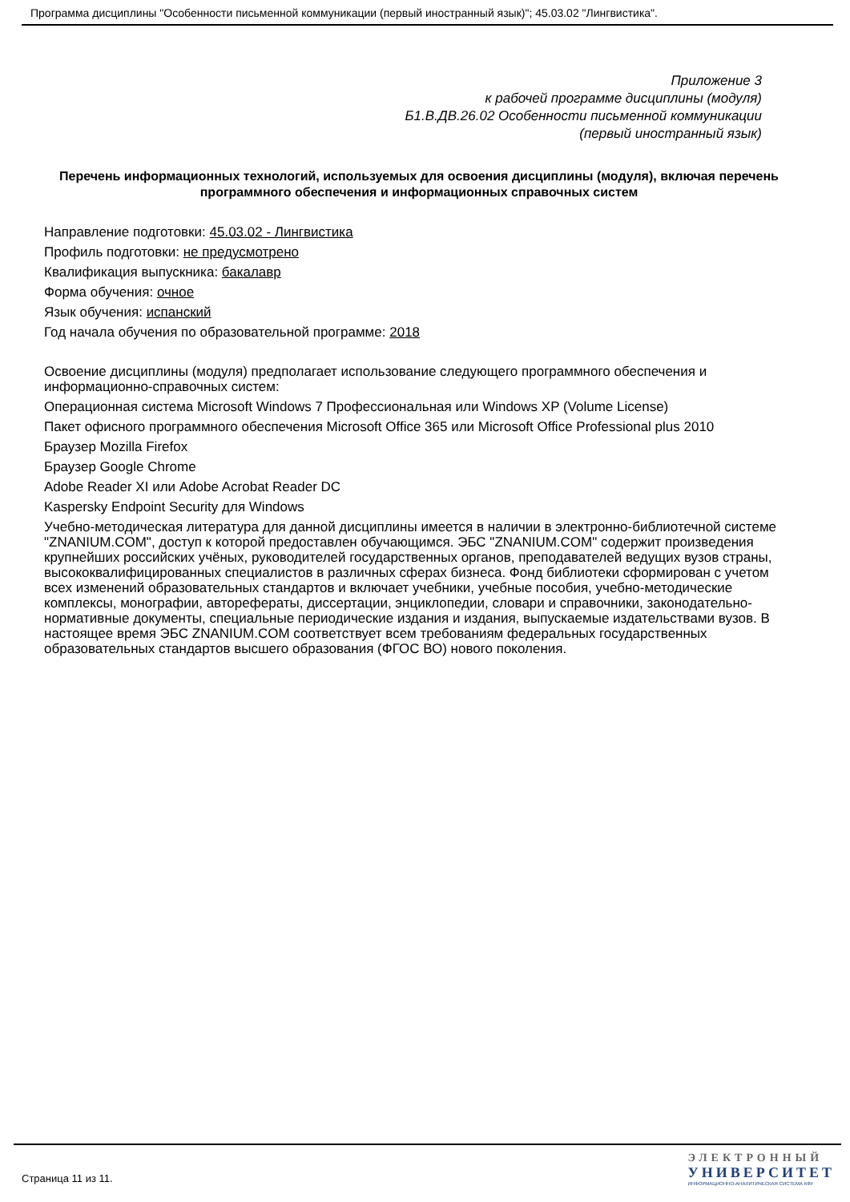Программа дисциплины "Особенности письменной коммуникации (первый иностранный язык)"; 45.03.02 "Лингвистика".
Приложение 3
к рабочей программе дисциплины (модуля)
Б1.В.ДВ.26.02 Особенности письменной коммуникации
(первый иностранный язык)
Перечень информационных технологий, используемых для освоения дисциплины (модуля), включая перечень программного обеспечения и информационных справочных систем
Направление подготовки: 45.03.02 - Лингвистика
Профиль подготовки: не предусмотрено
Квалификация выпускника: бакалавр
Форма обучения: очное
Язык обучения: испанский
Год начала обучения по образовательной программе: 2018
Освоение дисциплины (модуля) предполагает использование следующего программного обеспечения и информационно-справочных систем:
Операционная система Microsoft Windows 7 Профессиональная или Windows XP (Volume License)
Пакет офисного программного обеспечения Microsoft Office 365 или Microsoft Office Professional plus 2010
Браузер Mozilla Firefox
Браузер Google Chrome
Adobe Reader XI или Adobe Acrobat Reader DC
Kaspersky Endpoint Security для Windows
Учебно-методическая литература для данной дисциплины имеется в наличии в электронно-библиотечной системе "ZNANIUM.COM", доступ к которой предоставлен обучающимся. ЭБС "ZNANIUM.COM" содержит произведения крупнейших российских учёных, руководителей государственных органов, преподавателей ведущих вузов страны, высококвалифицированных специалистов в различных сферах бизнеса. Фонд библиотеки сформирован с учетом всех изменений образовательных стандартов и включает учебники, учебные пособия, учебно-методические комплексы, монографии, автореферат­ы, диссертации, энциклопедии, словари и справочники, законодательно-нормативные документы, специальные периодические издания и издания, выпускаемые издательствами вузов. В настоящее время ЭБС ZNANIUM.COM соответствует всем требованиям федеральных государственных образовательных стандартов высшего образования (ФГОС ВО) нового поколения.
Страница 11 из 11.
ЭЛЕКТРОННЫЙ
УНИВЕРСИТЕТ
ИНФОРМАЦИОННО-АНАЛИТИЧЕСКАЯ СИСТЕМА КФУ